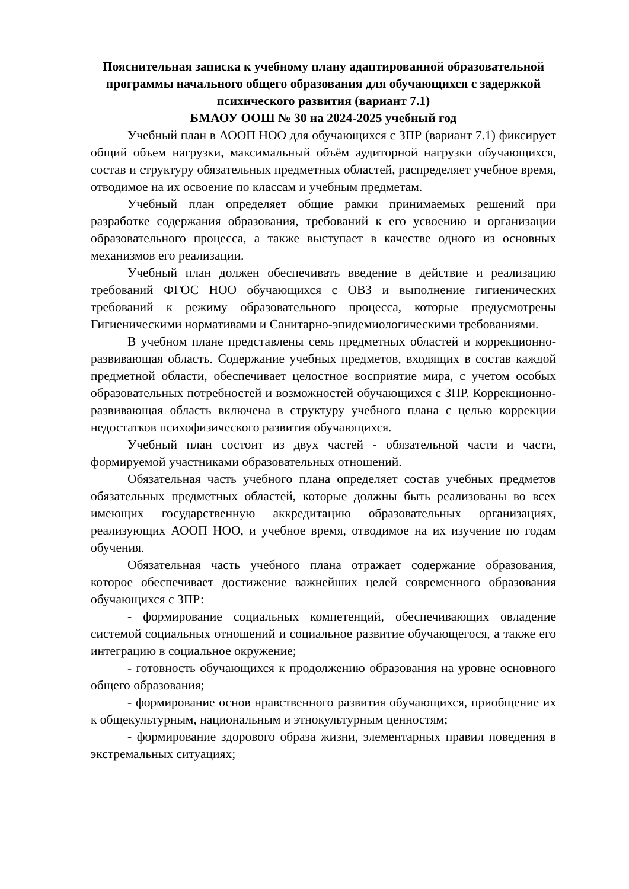Пояснительная записка к учебному плану адаптированной образовательной программы начального общего образования для обучающихся с задержкой психического развития (вариант 7.1)
БМАОУ ООШ № 30 на 2024-2025 учебный год
Учебный план в АООП НОО для обучающихся с ЗПР (вариант 7.1) фиксирует общий объем нагрузки, максимальный объём аудиторной нагрузки обучающихся, состав и структуру обязательных предметных областей, распределяет учебное время, отводимое на их освоение по классам и учебным предметам.
Учебный план определяет общие рамки принимаемых решений при разработке содержания образования, требований к его усвоению и организации образовательного процесса, а также выступает в качестве одного из основных механизмов его реализации.
Учебный план должен обеспечивать введение в действие и реализацию требований ФГОС НОО обучающихся с ОВЗ и выполнение гигиенических требований к режиму образовательного процесса, которые предусмотрены Гигиеническими нормативами и Санитарно-эпидемиологическими требованиями.
В учебном плане представлены семь предметных областей и коррекционно-развивающая область. Содержание учебных предметов, входящих в состав каждой предметной области, обеспечивает целостное восприятие мира, с учетом особых образовательных потребностей и возможностей обучающихся с ЗПР. Коррекционно-развивающая область включена в структуру учебного плана с целью коррекции недостатков психофизического развития обучающихся.
Учебный план состоит из двух частей - обязательной части и части, формируемой участниками образовательных отношений.
Обязательная часть учебного плана определяет состав учебных предметов обязательных предметных областей, которые должны быть реализованы во всех имеющих государственную аккредитацию образовательных организациях, реализующих АООП НОО, и учебное время, отводимое на их изучение по годам обучения.
Обязательная часть учебного плана отражает содержание образования, которое обеспечивает достижение важнейших целей современного образования обучающихся с ЗПР:
- формирование социальных компетенций, обеспечивающих овладение системой социальных отношений и социальное развитие обучающегося, а также его интеграцию в социальное окружение;
- готовность обучающихся к продолжению образования на уровне основного общего образования;
- формирование основ нравственного развития обучающихся, приобщение их к общекультурным, национальным и этнокультурным ценностям;
- формирование здорового образа жизни, элементарных правил поведения в экстремальных ситуациях;